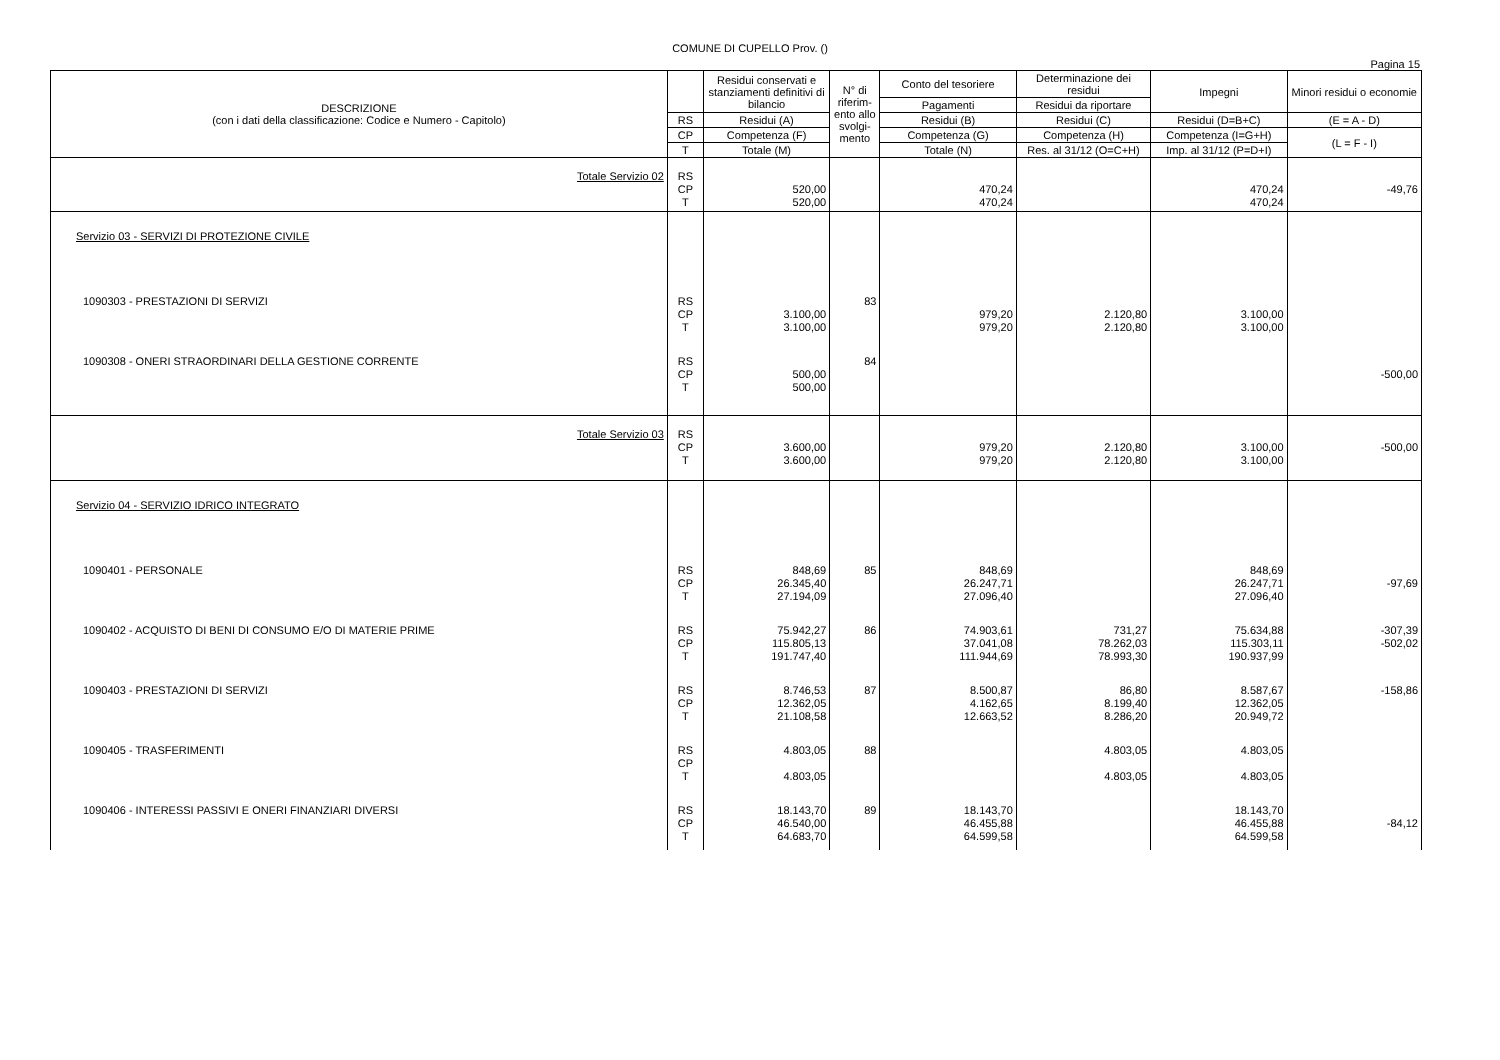COMUNE DI CUPELLO Prov. ()
Pagina 15
| DESCRIZIONE (con i dati della classificazione: Codice e Numero - Capitolo) | | Residui conservati e stanziamenti definitivi di bilancio | N° di riferim-ento allo svolgi-mento | Conto del tesoriere | Determinazione dei residui | Impegni | Minori residui o economie |
| --- | --- | --- | --- | --- | --- | --- | --- |
| | | | | Pagamenti | Residui da riportare | | |
| | RS | Residui (A) | | Residui (B) | Residui (C) | Residui (D=B+C) | (E = A - D) |
| | CP | Competenza (F) | | Competenza (G) | Competenza (H) | Competenza (I=G+H) | (L = F - I) |
| | T | Totale (M) | | Totale (N) | Res. al 31/12 (O=C+H) | Imp. al 31/12 (P=D+I) | |
| Totale Servizio 02 | RS CP T | 520,00 520,00 | | 470,24 470,24 | | 470,24 470,24 | -49,76 |
| Servizio 03 - SERVIZI DI PROTEZIONE CIVILE | | | | | | | |
| 1090303 - PRESTAZIONI DI SERVIZI | RS CP T | 3.100,00 3.100,00 | 83 | 979,20 979,20 | 2.120,80 2.120,80 | 3.100,00 3.100,00 | |
| 1090308 - ONERI STRAORDINARI DELLA GESTIONE CORRENTE | RS CP T | 500,00 500,00 | 84 | | | | -500,00 |
| Totale Servizio 03 | RS CP T | 3.600,00 3.600,00 | | 979,20 979,20 | 2.120,80 2.120,80 | 3.100,00 3.100,00 | -500,00 |
| Servizio 04 - SERVIZIO IDRICO INTEGRATO | | | | | | | |
| 1090401 - PERSONALE | RS CP T | 848,69 26.345,40 27.194,09 | 85 | 848,69 26.247,71 27.096,40 | | 848,69 26.247,71 27.096,40 | -97,69 |
| 1090402 - ACQUISTO DI BENI DI CONSUMO E/O DI MATERIE PRIME | RS CP T | 75.942,27 115.805,13 191.747,40 | 86 | 74.903,61 37.041,08 111.944,69 | 731,27 78.262,03 78.993,30 | 75.634,88 115.303,11 190.937,99 | -307,39 -502,02 |
| 1090403 - PRESTAZIONI DI SERVIZI | RS CP T | 8.746,53 12.362,05 21.108,58 | 87 | 8.500,87 4.162,65 12.663,52 | 86,80 8.199,40 8.286,20 | 8.587,67 12.362,05 20.949,72 | -158,86 |
| 1090405 - TRASFERIMENTI | RS CP T | 4.803,05 4.803,05 | 88 | | 4.803,05 4.803,05 | 4.803,05 4.803,05 | |
| 1090406 - INTERESSI PASSIVI E ONERI FINANZIARI DIVERSI | RS CP T | 18.143,70 46.540,00 64.683,70 | 89 | 18.143,70 46.455,88 64.599,58 | | 18.143,70 46.455,88 64.599,58 | -84,12 |